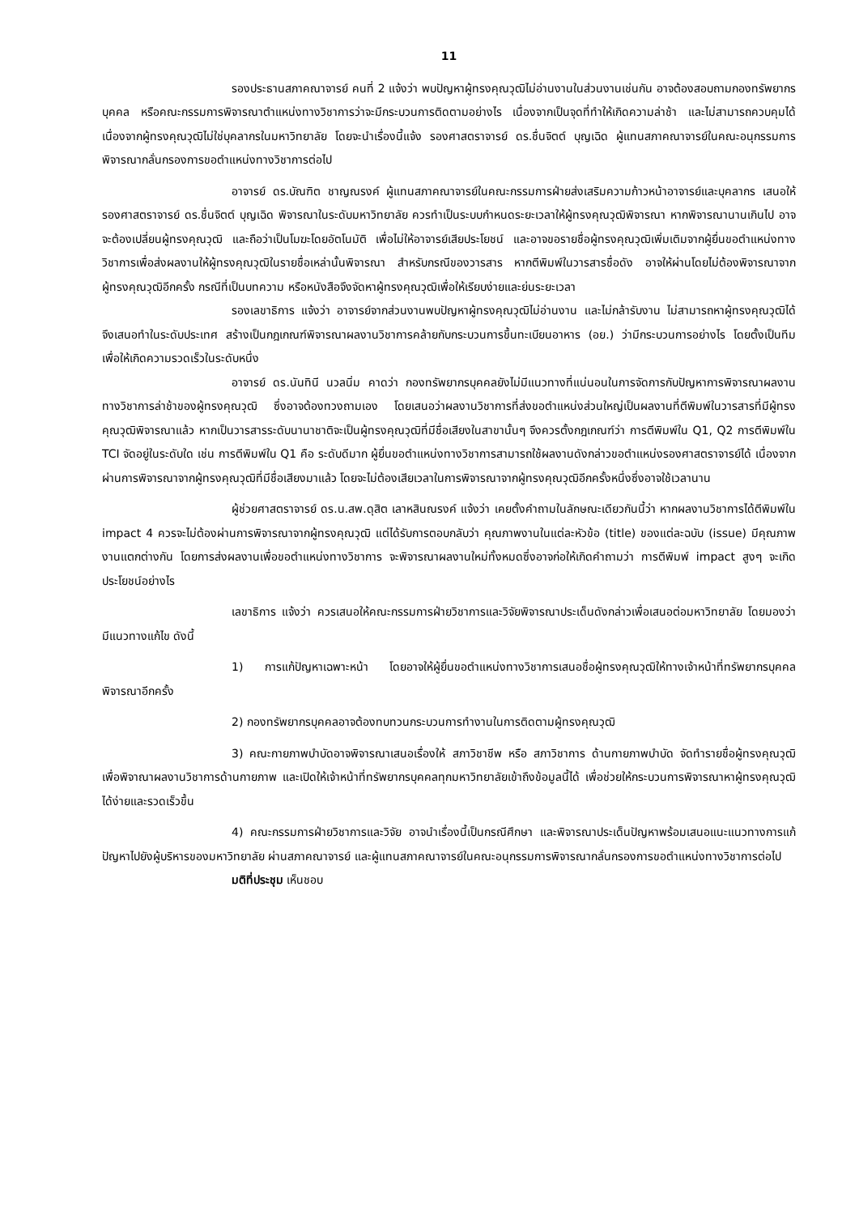11
รองประธานสภาคณาจารย์ คนที่ 2 แจ้งว่า พบปัญหาผู้ทรงคุณวุฒิไม่อ่านงานในส่วนงานเช่นกัน อาจต้องสอบถามกองทรัพยากรบุคคล หรือคณะกรรมการพิจารณาตำแหน่งทางวิชาการว่าจะมีกระบวนการติดตามอย่างไร เนื่องจากเป็นจุดที่ทำให้เกิดความล่าช้า และไม่สามารถควบคุมได้เนื่องจากผู้ทรงคุณวุฒิไม่ใช่บุคลากรในมหาวิทยาลัย โดยจะนำเรื่องนี้แจ้ง รองศาสตราจารย์ ดร.ชื่นจิตต์ บุญเฉิด ผู้แทนสภาคณาจารย์ในคณะอนุกรรมการพิจารณากลั่นกรองการขอตำแหน่งทางวิชาการต่อไป
อาจารย์ ดร.บัณฑิต ชาญณรงค์ ผู้แทนสภาคณาจารย์ในคณะกรรมการฝ่ายส่งเสริมความก้าวหน้าอาจารย์และบุคลากร เสนอให้ รองศาสตราจารย์ ดร.ชื่นจิตต์ บุญเฉิด พิจารณาในระดับมหาวิทยาลัย ควรทำเป็นระบบกำหนดระยะเวลาให้ผู้ทรงคุณวุฒิพิจารณา หากพิจารณานานเกินไป อาจจะต้องเปลี่ยนผู้ทรงคุณวุฒิ และถือว่าเป็นโมฆะโดยอัตโนมัติ เพื่อไม่ให้อาจารย์เสียประโยชน์ และอาจขอรายชื่อผู้ทรงคุณวุฒิเพิ่มเติมจากผู้ยื่นขอตำแหน่งทางวิชาการเพื่อส่งผลงานให้ผู้ทรงคุณวุฒิในรายชื่อเหล่านั้นพิจารณา สำหรับกรณีของวารสาร หากตีพิมพ์ในวารสารชื่อดัง อาจให้ผ่านโดยไม่ต้องพิจารณาจากผู้ทรงคุณวุฒิอีกครั้ง กรณีที่เป็นบทความ หรือหนังสือจึงจัดหาผู้ทรงคุณวุฒิเพื่อให้เรียบง่ายและย่นระยะเวลา
รองเลขาธิการ แจ้งว่า อาจารย์จากส่วนงานพบปัญหาผู้ทรงคุณวุฒิไม่อ่านงาน และไม่กล้ารับงาน ไม่สามารถหาผู้ทรงคุณวุฒิได้ จึงเสนอทำในระดับประเทศ สร้างเป็นกฎเกณฑ์พิจารณาผลงานวิชาการคล้ายกับกระบวนการขึ้นทะเบียนอาหาร (อย.) ว่ามีกระบวนการอย่างไร โดยตั้งเป็นทีมเพื่อให้เกิดความรวดเร็วในระดับหนึ่ง
อาจารย์ ดร.นันทินี นวลนิ่ม คาดว่า กองทรัพยากรบุคคลยังไม่มีแนวทางที่แน่นอนในการจัดการกับปัญหาการพิจารณาผลงานทางวิชาการล่าช้าของผู้ทรงคุณวุฒิ ซึ่งอาจต้องทวงถามเอง โดยเสนอว่าผลงานวิชาการที่ส่งขอตำแหน่งส่วนใหญ่เป็นผลงานที่ตีพิมพ์ในวารสารที่มีผู้ทรงคุณวุฒิพิจารณาแล้ว หากเป็นวารสารระดับนานาชาติจะเป็นผู้ทรงคุณวุฒิที่มีชื่อเสียงในสาขานั้นๆ จึงควรตั้งกฎเกณฑ์ว่า การตีพิมพ์ใน Q1, Q2 การตีพิมพ์ใน TCI จัดอยู่ในระดับใด เช่น การตีพิมพ์ใน Q1 คือ ระดับดีมาก ผู้ยื่นขอตำแหน่งทางวิชาการสามารถใช้ผลงานดังกล่าวขอตำแหน่งรองศาสตราจารย์ได้ เนื่องจากผ่านการพิจารณาจากผู้ทรงคุณวุฒิที่มีชื่อเสียงมาแล้ว โดยจะไม่ต้องเสียเวลาในการพิจารณาจากผู้ทรงคุณวุฒิอีกครั้งหนึ่งซึ่งอาจใช้เวลานาน
ผู้ช่วยศาสตราจารย์ ดร.น.สพ.ดุสิต เลาหสินณรงค์ แจ้งว่า เคยตั้งคำถามในลักษณะเดียวกันนี้ว่า หากผลงานวิชาการได้ตีพิมพ์ใน impact 4 ควรจะไม่ต้องผ่านการพิจารณาจากผู้ทรงคุณวุฒิ แต่ได้รับการตอบกลับว่า คุณภาพงานในแต่ละหัวข้อ (title) ของแต่ละฉบับ (issue) มีคุณภาพงานแตกต่างกัน โดยการส่งผลงานเพื่อขอตำแหน่งทางวิชาการ จะพิจารณาผลงานใหม่ทั้งหมดซึ่งอาจก่อให้เกิดคำถามว่า การตีพิมพ์ impact สูงๆ จะเกิดประโยชน์อย่างไร
เลขาธิการ แจ้งว่า ควรเสนอให้คณะกรรมการฝ่ายวิชาการและวิจัยพิจารณาประเด็นดังกล่าวเพื่อเสนอต่อมหาวิทยาลัย โดยมองว่ามีแนวทางแก้ไข ดังนี้
1) การแก้ปัญหาเฉพาะหน้า โดยอาจให้ผู้ยื่นขอตำแหน่งทางวิชาการเสนอชื่อผู้ทรงคุณวุฒิให้ทางเจ้าหน้าที่ทรัพยากรบุคคลพิจารณาอีกครั้ง
2) กองทรัพยากรบุคคลอาจต้องทบทวนกระบวนการทำงานในการติดตามผู้ทรงคุณวุฒิ
3) คณะกายภาพบำบัดอาจพิจารณาเสนอเรื่องให้ สภาวิชาชีพ หรือ สภาวิชาการ ด้านกายภาพบำบัด จัดทำรายชื่อผู้ทรงคุณวุฒิเพื่อพิจาณาผลงานวิชาการด้านกายภาพ และเปิดให้เจ้าหน้าที่ทรัพยากรบุคคลทุกมหาวิทยาลัยเข้าถึงข้อมูลนี้ได้ เพื่อช่วยให้กระบวนการพิจารณาหาผู้ทรงคุณวุฒิได้ง่ายและรวดเร็วขึ้น
4) คณะกรรมการฝ่ายวิชาการและวิจัย อาจนำเรื่องนี้เป็นกรณีศึกษา และพิจารณาประเด็นปัญหาพร้อมเสนอแนะแนวทางการแก้ปัญหาไปยังผู้บริหารของมหาวิทยาลัย ผ่านสภาคณาจารย์ และผู้แทนสภาคณาจารย์ในคณะอนุกรรมการพิจารณากลั่นกรองการขอตำแหน่งทางวิชาการต่อไป
มติที่ประชุม เห็นชอบ